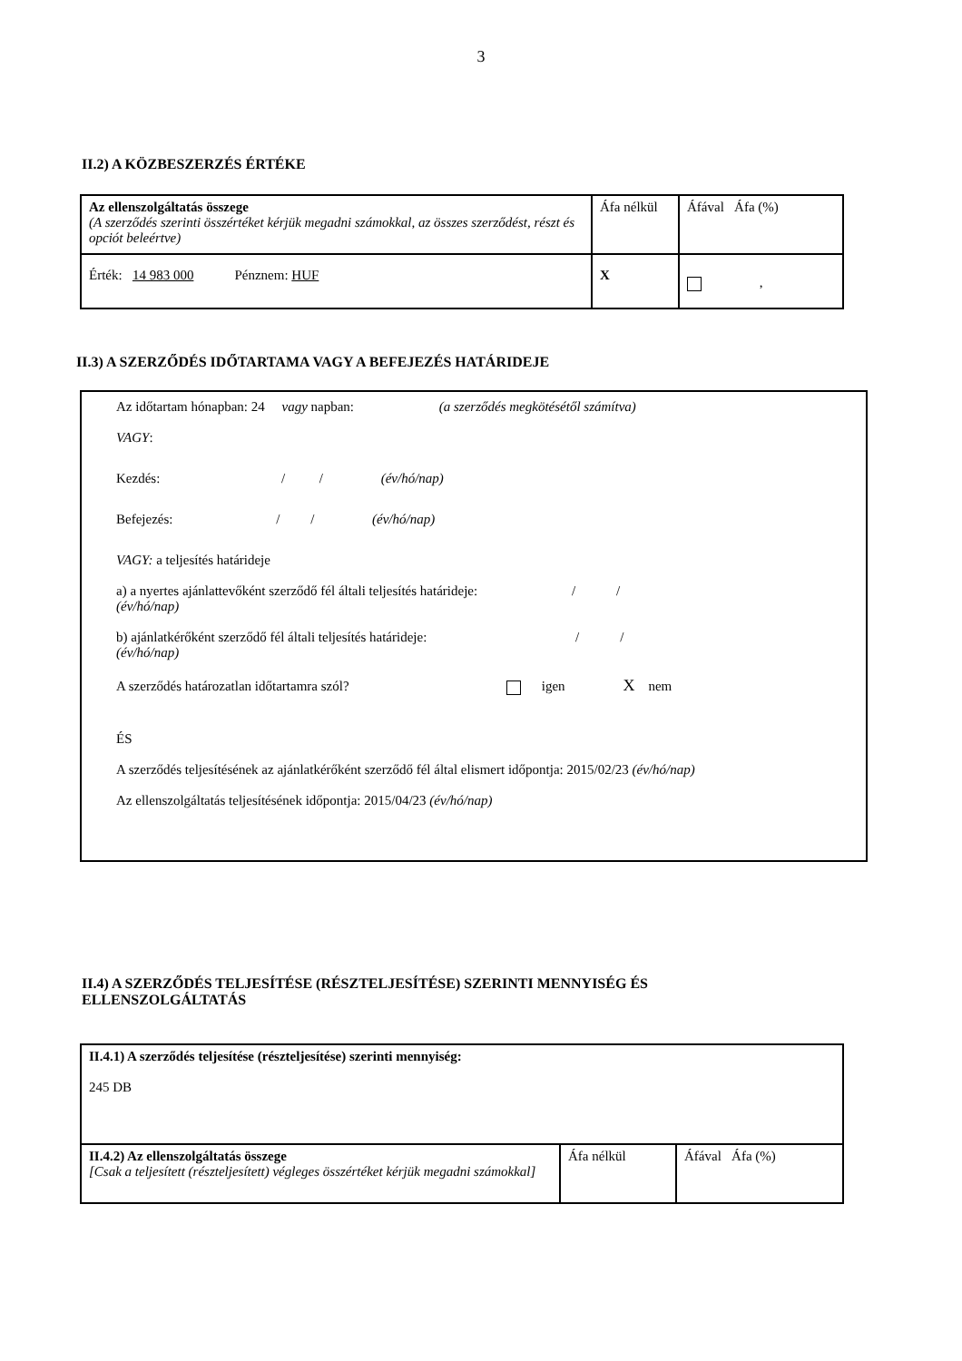3
II.2) A KÖZBESZERZÉS ÉRTÉKE
| Az ellenszolgáltatás összege (A szerződés szerinti összértéket kérjük megadni számokkal, az összes szerződést, részt és opciót beleértve) | Áfa nélkül | Áfával Áfa (%) |
| Érték: 14 983 000 Pénznem: HUF | X | , |
II.3) A SZERZŐDÉS IDŐTARTAMA VAGY A BEFEJEZÉS HATÁRIDEJE
Az időtartam hónapban: 24 vagy napban: (a szerződés megkötésétől számítva)
VAGY:
Kezdés: / / (év/hó/nap)
Befejezés: / / (év/hó/nap)
VAGY: a teljesítés határideje
a) a nyertes ajánlattevőként szerződő fél általi teljesítés határideje: / /
(év/hó/nap)
b) ajánlatkérőként szerződő fél általi teljesítés határideje: / /
(év/hó/nap)
A szerződés határozatlan időtartamra szól? igen X nem
ÉS
A szerződés teljesítésének az ajánlatkérőként szerződő fél által elismert időpontja: 2015/02/23 (év/hó/nap)
Az ellenszolgáltatás teljesítésének időpontja: 2015/04/23 (év/hó/nap)
II.4) A SZERZŐDÉS TELJESÍTÉSE (RÉSZTELJESÍTÉSE) SZERINTI MENNYISÉG ÉS
ELLENSZOLGÁLTATÁS
| II.4.1) A szerződés teljesítése (részteljesítése) szerinti mennyiség: 245 DB | | |
| II.4.2) Az ellenszolgáltatás összege [Csak a teljesített (részteljesített) végleges összértéket kérjük megadni számokkal] | Áfa nélkül | Áfával Áfa (%) |